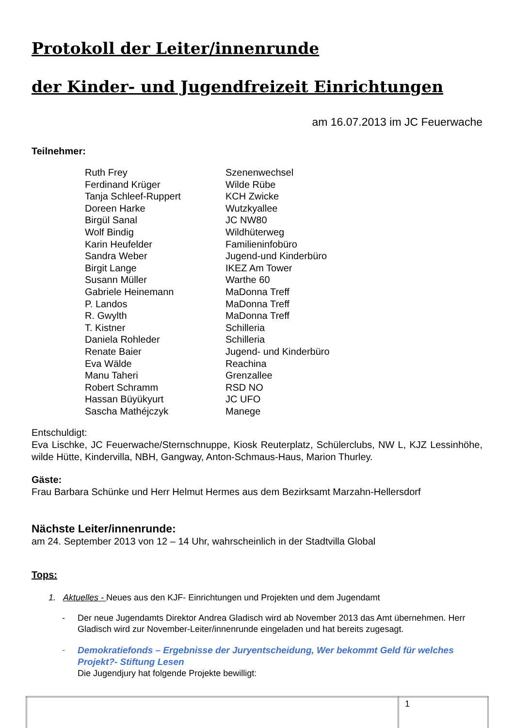Protokoll der Leiter/innenrunde
der Kinder- und Jugendfreizeit Einrichtungen
am 16.07.2013 im JC Feuerwache
Teilnehmer:
| Ruth Frey | Szenenwechsel |
| Ferdinand Krüger | Wilde Rübe |
| Tanja Schleef-Ruppert | KCH Zwicke |
| Doreen Harke | Wutzkyallee |
| Birgül Sanal | JC NW80 |
| Wolf Bindig | Wildhüterweg |
| Karin Heufelder | Familieninfobüro |
| Sandra Weber | Jugend-und Kinderbüro |
| Birgit Lange | IKEZ Am Tower |
| Susann Müller | Warthe 60 |
| Gabriele Heinemann | MaDonna Treff |
| P. Landos | MaDonna Treff |
| R. Gwylth | MaDonna Treff |
| T. Kistner | Schilleria |
| Daniela Rohleder | Schilleria |
| Renate Baier | Jugend- und Kinderbüro |
| Eva Wälde | Reachina |
| Manu Taheri | Grenzallee |
| Robert Schramm | RSD NO |
| Hassan Büyükyurt | JC UFO |
| Sascha Mathéjczyk | Manege |
Entschuldigt:
Eva Lischke, JC Feuerwache/Sternschnuppe, Kiosk Reuterplatz, Schülerclubs, NW L, KJZ Lessinhöhe, wilde Hütte, Kindervilla, NBH, Gangway, Anton-Schmaus-Haus, Marion Thurley.
Gäste:
Frau Barbara Schünke und Herr Helmut Hermes aus dem Bezirksamt Marzahn-Hellersdorf
Nächste Leiter/innenrunde:
am 24. September 2013 von 12 – 14 Uhr, wahrscheinlich in der Stadtvilla Global
Tops:
1. Aktuelles - Neues aus den KJF- Einrichtungen und Projekten und dem Jugendamt
- Der neue Jugendamts Direktor Andrea Gladisch wird ab November 2013 das Amt übernehmen. Herr Gladisch wird zur November-Leiter/innenrunde eingeladen und hat bereits zugesagt.
- Demokratiefonds – Ergebnisse der Juryentscheidung, Wer bekommt Geld für welches Projekt?- Stiftung Lesen
Die Jugendjury hat folgende Projekte bewilligt:
| | 1 |